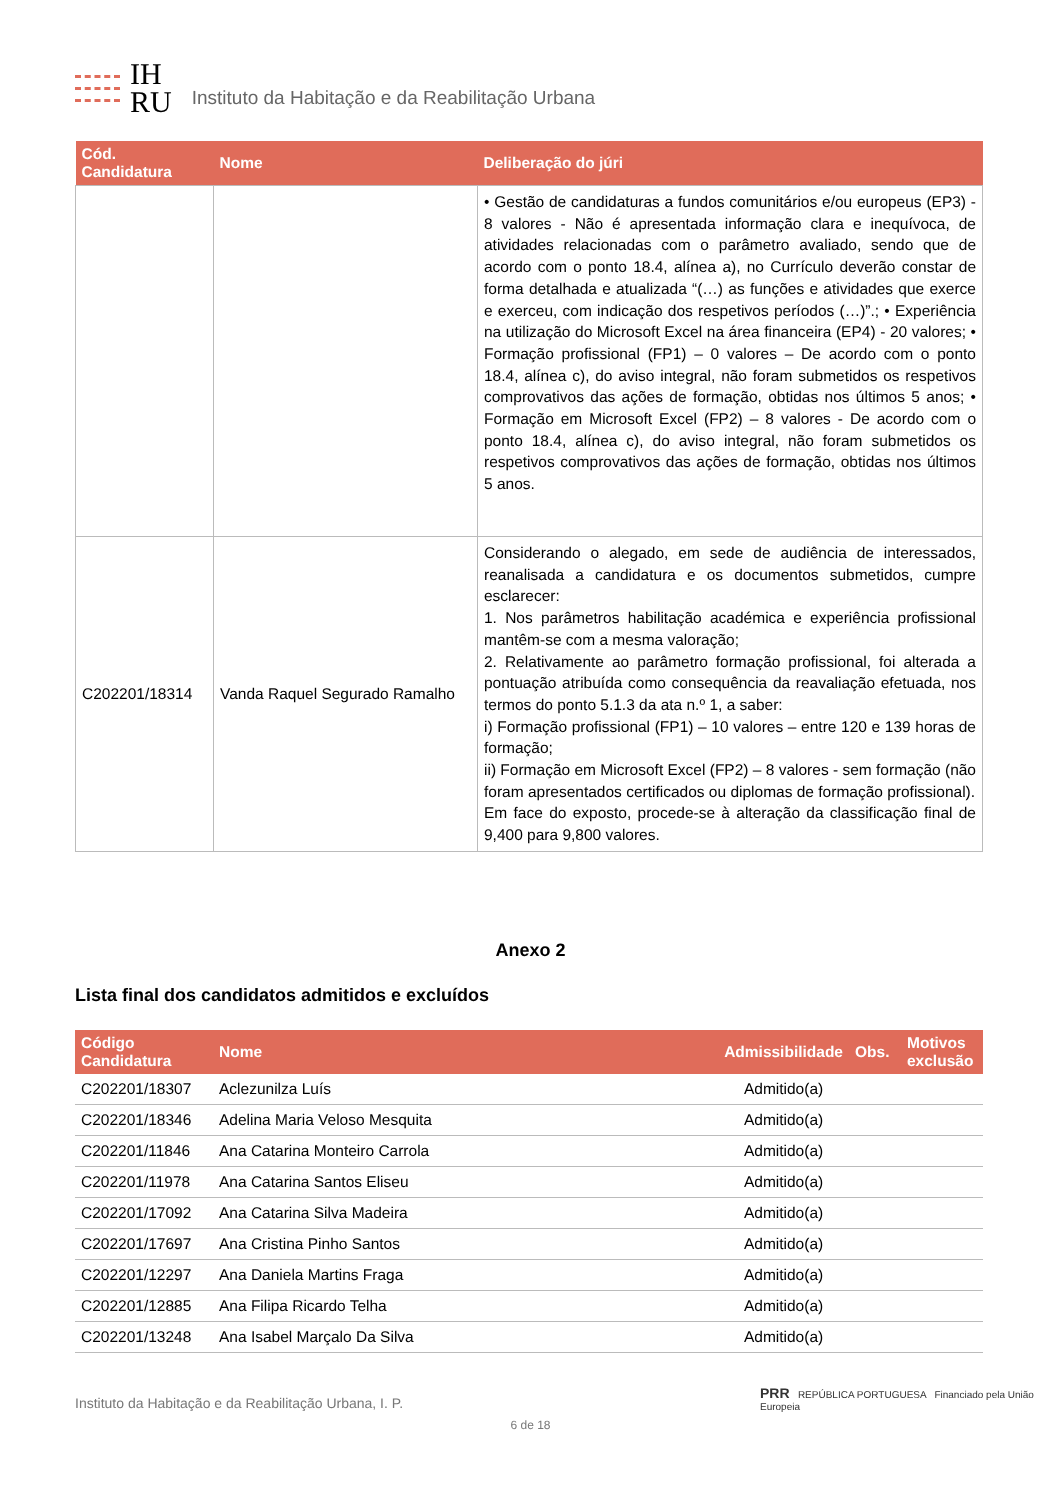IH
RU
Instituto da Habitação e da Reabilitação Urbana
| Cód. Candidatura | Nome | Deliberação do júri |
| --- | --- | --- |
| | | • Gestão de candidaturas a fundos comunitários e/ou europeus (EP3) - 8 valores - Não é apresentada informação clara e inequívoca, de atividades relacionadas com o parâmetro avaliado, sendo que de acordo com o ponto 18.4, alínea a), no Currículo deverão constar de forma detalhada e atualizada “(…) as funções e atividades que exerce e exerceu, com indicação dos respetivos períodos (…)”.; • Experiência na utilização do Microsoft Excel na área financeira (EP4) - 20 valores; • Formação profissional (FP1) – 0 valores – De acordo com o ponto 18.4, alínea c), do aviso integral, não foram submetidos os respetivos comprovativos das ações de formação, obtidas nos últimos 5 anos; • Formação em Microsoft Excel (FP2) – 8 valores - De acordo com o ponto 18.4, alínea c), do aviso integral, não foram submetidos os respetivos comprovativos das ações de formação, obtidas nos últimos 5 anos. |
| C202201/18314 | Vanda Raquel Segurado Ramalho | Considerando o alegado, em sede de audiência de interessados, reanalisada a candidatura e os documentos submetidos, cumpre esclarecer: 1. Nos parâmetros habilitação académica e experiência profissional mantêm-se com a mesma valoração; 2. Relativamente ao parâmetro formação profissional, foi alterada a pontuação atribuída como consequência da reavaliação efetuada, nos termos do ponto 5.1.3 da ata n.º 1, a saber: i) Formação profissional (FP1) – 10 valores – entre 120 e 139 horas de formação; ii) Formação em Microsoft Excel (FP2) – 8 valores - sem formação (não foram apresentados certificados ou diplomas de formação profissional). Em face do exposto, procede-se à alteração da classificação final de 9,400 para 9,800 valores. |
Anexo 2
Lista final dos candidatos admitidos e excluídos
| Código Candidatura | Nome | Admissibilidade | Obs. | Motivos exclusão |
| --- | --- | --- | --- | --- |
| C202201/18307 | Aclezunilza Luís | Admitido(a) | | |
| C202201/18346 | Adelina Maria Veloso Mesquita | Admitido(a) | | |
| C202201/11846 | Ana Catarina Monteiro Carrola | Admitido(a) | | |
| C202201/11978 | Ana Catarina Santos Eliseu | Admitido(a) | | |
| C202201/17092 | Ana Catarina Silva Madeira | Admitido(a) | | |
| C202201/17697 | Ana Cristina Pinho Santos | Admitido(a) | | |
| C202201/12297 | Ana Daniela Martins Fraga | Admitido(a) | | |
| C202201/12885 | Ana Filipa Ricardo Telha | Admitido(a) | | |
| C202201/13248 | Ana Isabel Marçalo Da Silva | Admitido(a) | | |
PRR REPÚBLICA PORTUGUESA Financiado pela União Europeia
Instituto da Habitação e da Reabilitação Urbana, I. P.
6 de 18